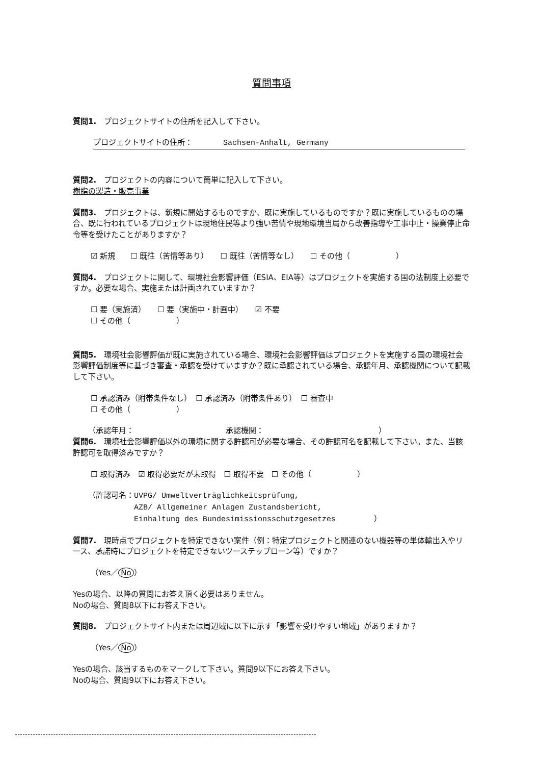質問事項
質問1.　プロジェクトサイトの住所を記入して下さい。
プロジェクトサイトの住所：　　　　Sachsen-Anhalt, Germany
質問2.　プロジェクトの内容について簡単に記入して下さい。
樹脂の製造・販売事業
質問3.　プロジェクトは、新規に開始するものですか、既に実施しているものですか？既に実施しているものの場合、既に行われているプロジェクトは現地住民等より強い苦情や現地環境当局から改善指導や工事中止・操業停止命令等を受けたことがありますか？
☑ 新規　　☐ 既往（苦情等あり）　　☐ 既往（苦情等なし）　　☐ その他（　　　　　　）
質問4.　プロジェクトに関して、環境社会影響評価（ESIA、EIA等）はプロジェクトを実施する国の法制度上必要ですか。必要な場合、実施または計画されていますか？
☐ 要（実施済）　　☐ 要（実施中・計画中）　　☑ 不要
☐ その他（　　　　　　）
質問5.　環境社会影響評価が既に実施されている場合、環境社会影響評価はプロジェクトを実施する国の環境社会影響評価制度等に基づき審査・承認を受けていますか？既に承認されている場合、承認年月、承認機関について記載して下さい。
☐ 承認済み（附帯条件なし）　☐ 承認済み（附帯条件あり）　☐ 審査中
☐ その他（　　　　　　）
（承認年月：　　　　　　　　　　　　承認機関：　　　　　　　　　　　　　　　）
質問6.　環境社会影響評価以外の環境に関する許認可が必要な場合、その許認可名を記載して下さい。また、当該許認可を取得済みですか？
☐ 取得済み　☑ 取得必要だが未取得　☐ 取得不要　☐ その他（　　　　　　）
（許認可名：UVPG/ Umweltverträglichkeitsprüfung,
　　　　　　AZB/ Allgemeiner Anlagen Zustandsbericht,
　　　　　　Einhaltung des Bundesimissionsschutzgesetzes　　　　　）
質問7.　現時点でプロジェクトを特定できない案件（例：特定プロジェクトと関連のない機器等の単体輸出入やリース、承諾時にプロジェクトを特定できないツーステップローン等）ですか？
（Yes／ No ）
Yesの場合、以降の質問にお答え頂く必要はありません。
Noの場合、質問8以下にお答え下さい。
質問8.　プロジェクトサイト内または周辺域に以下に示す「影響を受けやすい地域」がありますか？
（Yes／ No ）
Yesの場合、該当するものをマークして下さい。質問9以下にお答え下さい。
Noの場合、質問9以下にお答え下さい。